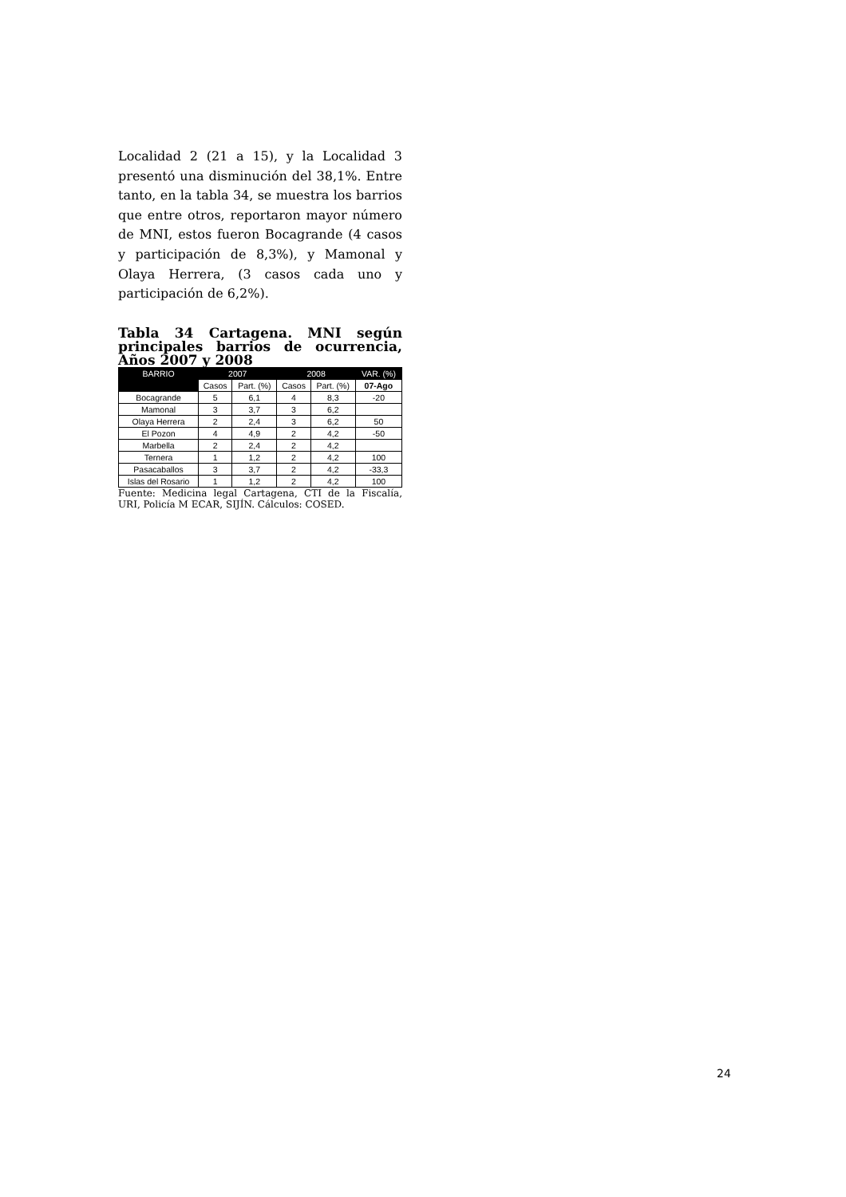Localidad 2 (21 a 15), y la Localidad 3 presentó una disminución del 38,1%. Entre tanto, en la tabla 34, se muestra los barrios que entre otros, reportaron mayor número de MNI, estos fueron Bocagrande (4 casos y participación de 8,3%), y Mamonal y Olaya Herrera, (3 casos cada uno y participación de 6,2%).
Tabla 34 Cartagena. MNI según principales barrios de ocurrencia, Años 2007 y 2008
| BARRIO | 2007 | | 2008 | | VAR. (%) |
| --- | --- | --- | --- | --- | --- |
| | Casos | Part. (%) | Casos | Part. (%) | 07-Ago |
| Bocagrande | 5 | 6,1 | 4 | 8,3 | -20 |
| Mamonal | 3 | 3,7 | 3 | 6,2 | |
| Olaya Herrera | 2 | 2,4 | 3 | 6,2 | 50 |
| El Pozon | 4 | 4,9 | 2 | 4,2 | -50 |
| Marbella | 2 | 2,4 | 2 | 4,2 | |
| Ternera | 1 | 1,2 | 2 | 4,2 | 100 |
| Pasacaballos | 3 | 3,7 | 2 | 4,2 | -33,3 |
| Islas del Rosario | 1 | 1,2 | 2 | 4,2 | 100 |
Fuente: Medicina legal Cartagena, CTI de la Fiscalía, URI, Policía M ECAR, SIJÍN. Cálculos: COSED.
24